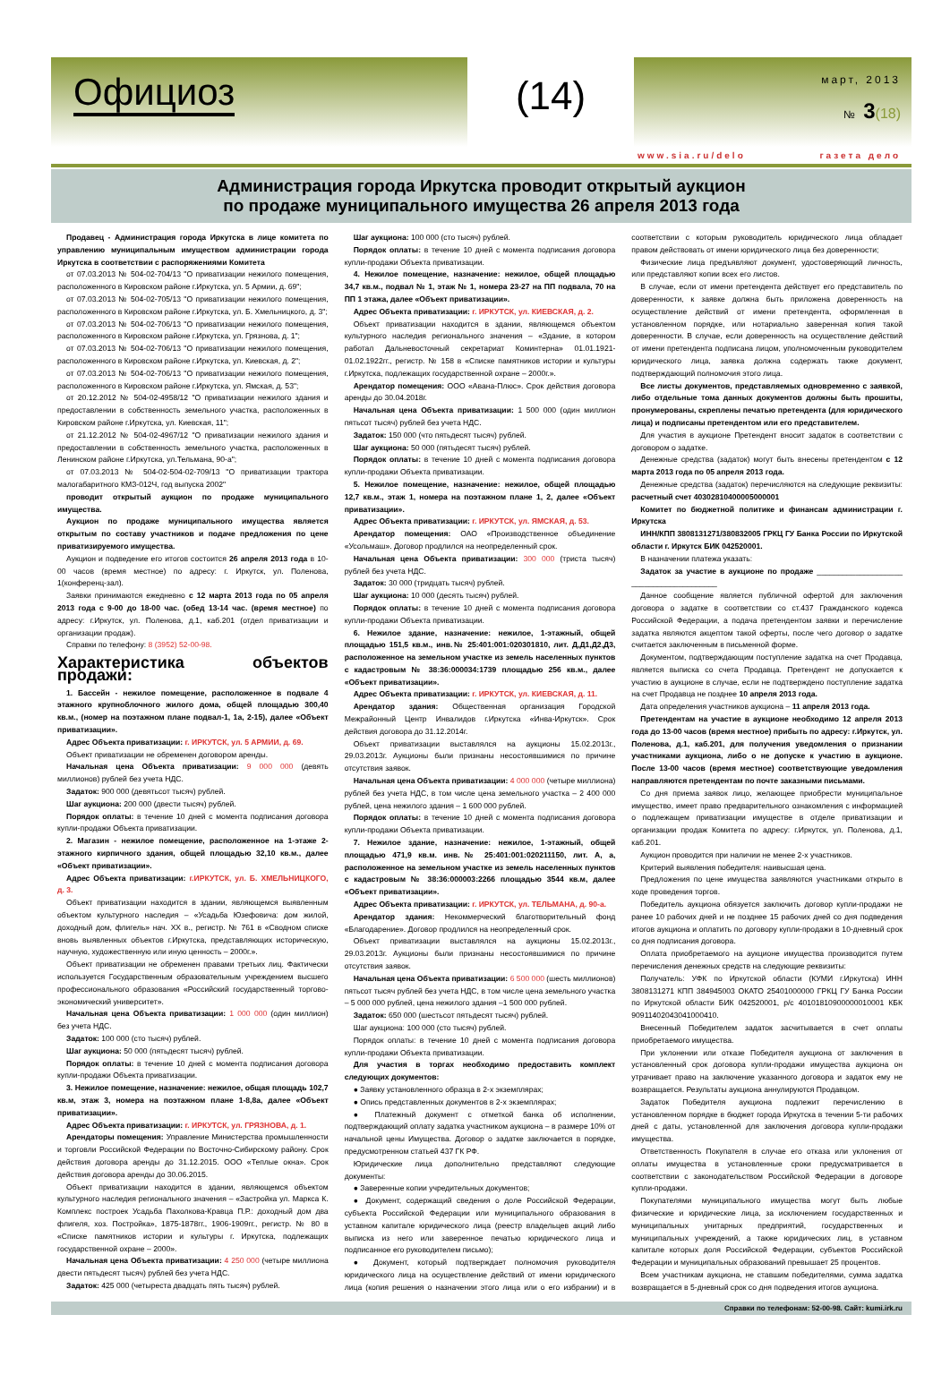Официоз
(14)
март, 2013
№ 3(18)
www.sia.ru/delo газета дело
Администрация города Иркутска проводит открытый аукцион
по продаже муниципального имущества 26 апреля 2013 года
Продавец - Администрация города Иркутска в лице комитета по управлению муниципальным имуществом администрации города Иркутска в соответствии с распоряжениями Комитета
от 07.03.2013 № 504-02-704/13 "О приватизации нежилого помещения, расположенного в Кировском районе г.Иркутска, ул. 5 Армии, д. 69";
от 07.03.2013 № 504-02-705/13 "О приватизации нежилого помещения, расположенного в Кировском районе г.Иркутска, ул. Б. Хмельницкого, д. 3";
от 07.03.2013 № 504-02-706/13 "О приватизации нежилого помещения, расположенного в Кировском районе г.Иркутска, ул. Грязнова, д. 1";
от 07.03.2013 № 504-02-706/13 "О приватизации нежилого помещения, расположенного в Кировском районе г.Иркутска, ул. Киевская, д. 2";
от 07.03.2013 № 504-02-706/13 "О приватизации нежилого помещения, расположенного в Кировском районе г.Иркутска, ул. Ямская, д. 53";
от 20.12.2012 № 504-02-4958/12 "О приватизации нежилого здания и предоставлении в собственность земельного участка, расположенных в Кировском районе г.Иркутска, ул. Киевская, 11";
от 21.12.2012 № 504-02-4967/12 "О приватизации нежилого здания и предоставлении в собственность земельного участка, расположенных в Ленинском районе г.Иркутска, ул.Тельмана, 90-а";
от 07.03.2013 № 504-02-504-02-709/13 "О приватизации трактора малогабаритного КМЗ-012Ч, год выпуска 2002"
проводит открытый аукцион по продаже муниципального имущества.
Аукцион по продаже муниципального имущества является открытым по составу участников и подаче предложения по цене приватизируемого имущества.
Аукцион и подведение его итогов состоится 26 апреля 2013 года в 10-00 часов (время местное) по адресу: г. Иркутск, ул. Поленова, 1(конференц-зал).
Заявки принимаются ежедневно с 12 марта 2013 года по 05 апреля 2013 года с 9-00 до 18-00 час. (обед 13-14 час. (время местное) по адресу: г.Иркутск, ул. Поленова, д.1, каб.201 (отдел приватизации и организации продаж).
Справки по телефону: 8 (3952) 52-00-98.
Характеристика объектов продажи:
1. Бассейн - нежилое помещение, расположенное в подвале 4 этажного крупноблочного жилого дома, общей площадью 300,40 кв.м., (номер на поэтажном плане подвал-1, 1а, 2-15), далее «Объект приватизации».
Адрес Объекта приватизации: г. ИРКУТСК, ул. 5 АРМИИ, д. 69.
Объект приватизации не обременен договором аренды.
Начальная цена Объекта приватизации: 9 000 000 (девять миллионов) рублей без учета НДС.
Задаток: 900 000 (девятьсот тысяч) рублей.
Шаг аукциона: 200 000 (двести тысяч) рублей.
Порядок оплаты: в течение 10 дней с момента подписания договора купли-продажи Объекта приватизации.
2. Магазин - нежилое помещение, расположенное на 1-этаже 2-этажного кирпичного здания, общей площадью 32,10 кв.м., далее «Объект приватизации».
Адрес Объекта приватизации: г.ИРКУТСК, ул. Б. ХМЕЛЬНИЦКОГО, д. 3.
Объект приватизации находится в здании, являющемся выявленным объектом культурного наследия – «Усадьба Юзефовича: дом жилой, доходный дом, флигель» нач. XX в., регистр. № 761 в «Сводном списке вновь выявленных объектов г.Иркутска, представляющих историческую, научную, художественную или иную ценность – 2000г.».
Объект приватизации не обременен правами третьих лиц. Фактически используется Государственным образовательным учреждением высшего профессионального образования «Российский государственный торгово-экономический университет».
Начальная цена Объекта приватизации: 1 000 000 (один миллион) без учета НДС.
Задаток: 100 000 (сто тысяч) рублей.
Шаг аукциона: 50 000 (пятьдесят тысяч) рублей.
Порядок оплаты: в течение 10 дней с момента подписания договора купли-продажи Объекта приватизации.
3. Нежилое помещение, назначение: нежилое, общая площадь 102,7 кв.м, этаж 3, номера на поэтажном плане 1-8,8а, далее «Объект приватизации».
Адрес Объекта приватизации: г. ИРКУТСК, ул. ГРЯЗНОВА, д. 1.
Арендаторы помещения: Управление Министерства промышленности и торговли Российской Федерации по Восточно-Сибирскому району. Срок действия договора аренды до 31.12.2015. ООО «Теплые окна». Срок действия договора аренды до 30.06.2015.
Объект приватизации находится в здании, являющемся объектом культурного наследия регионального значения – «Застройка ул. Маркса К. Комплекс построек Усадьба Пахолкова-Кравца П.Р.: доходный дом два флигеля, хоз. Постройка», 1875-1878гг., 1906-1909гг., регистр. № 80 в «Списке памятников истории и культуры г. Иркутска, подлежащих государственной охране – 2000».
Начальная цена Объекта приватизации: 4 250 000 (четыре миллиона двести пятьдесят тысяч) рублей без учета НДС.
Задаток: 425 000 (четыреста двадцать пять тысяч) рублей.
Шаг аукциона: 100 000 (сто тысяч) рублей.
Порядок оплаты: в течение 10 дней с момента подписания договора купли-продажи Объекта приватизации.
4. Нежилое помещение, назначение: нежилое, общей площадью 34,7 кв.м., подвал № 1, этаж № 1, номера 23-27 на ПП подвала, 70 на ПП 1 этажа, далее «Объект приватизации».
Адрес Объекта приватизации: г. ИРКУТСК, ул. КИЕВСКАЯ, д. 2.
Объект приватизации находится в здании, являющемся объектом культурного наследия регионального значения – «Здание, в котором работал Дальневосточный секретариат Коминтерна» 01.01.1921-01.02.1922гг., регистр. № 158 в «Списке памятников истории и культуры г.Иркутска, подлежащих государственной охране – 2000г.».
Арендатор помещения: ООО «Авана-Плюс». Срок действия договора аренды до 30.04.2018г.
Начальная цена Объекта приватизации: 1 500 000 (один миллион пятьсот тысяч) рублей без учета НДС.
Задаток: 150 000 (что пятьдесят тысяч) рублей.
Шаг аукциона: 50 000 (пятьдесят тысяч) рублей.
Порядок оплаты: в течение 10 дней с момента подписания договора купли-продажи Объекта приватизации.
5. Нежилое помещение, назначение: нежилое, общей площадью 12,7 кв.м., этаж 1, номера на поэтажном плане 1, 2, далее «Объект приватизации».
Адрес Объекта приватизации: г. ИРКУТСК, ул. ЯМСКАЯ, д. 53.
Арендатор помещения: ОАО «Производственное объединение «Усольмаш». Договор продлился на неопределенный срок.
Начальная цена Объекта приватизации: 300 000 (триста тысяч) рублей без учета НДС.
Задаток: 30 000 (тридцать тысяч) рублей.
Шаг аукциона: 10 000 (десять тысяч) рублей.
Порядок оплаты: в течение 10 дней с момента подписания договора купли-продажи Объекта приватизации.
6. Нежилое здание, назначение: нежилое, 1-этажный, общей площадью 151,5 кв.м., инв.№ 25:401:001:020301810, лит. Д,Д1,Д2,Д3, расположенное на земельном участке из земель населенных пунктов с кадастровым № 38:36:000034:1739 площадью 256 кв.м., далее «Объект приватизации».
Адрес Объекта приватизации: г. ИРКУТСК, ул. КИЕВСКАЯ, д. 11.
Арендатор здания: Общественная организация Городской Межрайонный Центр Инвалидов г.Иркутска «Инва-Иркутск». Срок действия договора до 31.12.2014г.
Объект приватизации выставлялся на аукционы 15.02.2013г., 29.03.2013г. Аукционы были признаны несостоявшимися по причине отсутствия заявок.
Начальная цена Объекта приватизации: 4 000 000 (четыре миллиона) рублей без учета НДС, в том числе цена земельного участка – 2 400 000 рублей, цена нежилого здания – 1 600 000 рублей.
Порядок оплаты: в течение 10 дней с момента подписания договора купли-продажи Объекта приватизации.
7. Нежилое здание, назначение: нежилое, 1-этажный, общей площадью 471,9 кв.м. инв.№ 25:401:001:020211150, лит. А, а, расположенное на земельном участке из земель населенных пунктов с кадастровым № 38:36:000003:2266 площадью 3544 кв.м, далее «Объект приватизации».
Адрес Объекта приватизации: г. ИРКУТСК, ул. ТЕЛЬМАНА, д. 90-а.
Арендатор здания: Некоммерческий благотворительный фонд «Благодарение». Договор продлился на неопределенный срок.
Объект приватизации выставлялся на аукционы 15.02.2013г., 29.03.2013г. Аукционы были признаны несостоявшимися по причине отсутствия заявок.
Начальная цена Объекта приватизации: 6 500 000 (шесть миллионов) пятьсот тысяч рублей без учета НДС, в том числе цена земельного участка – 5 000 000 рублей, цена нежилого здания –1 500 000 рублей.
Задаток: 650 000 (шестьсот пятьдесят тысяч) рублей.
Шаг аукциона: 100 000 (сто тысяч) рублей.
Порядок оплаты: в течение 10 дней с момента подписания договора купли-продажи Объекта приватизации.
Для участия в торгах необходимо предоставить комплект следующих документов:
● Заявку установленного образца в 2-х экземплярах;
● Опись представленных документов в 2-х экземплярах;
● Платежный документ с отметкой банка об исполнении, подтверждающий оплату задатка участником аукциона – в размере 10% от начальной цены Имущества. Договор о задатке заключается в порядке, предусмотренном статьей 437 ГК РФ.
Юридические лица дополнительно представляют следующие документы:
● Заверенные копии учредительных документов;
● Документ, содержащий сведения о доле Российской Федерации, субъекта Российской Федерации или муниципального образования в уставном капитале юридического лица (реестр владельцев акций либо выписка из него или заверенное печатью юридического лица и подписанное его руководителем письмо);
● Документ, который подтверждает полномочия руководителя юридического лица на осуществление действий от имени юридического лица (копия решения о назначении этого лица или о его избрании) и в соответствии с которым руководитель юридического лица обладает правом действовать от имени юридического лица без доверенности;
Физические лица предъявляют документ, удостоверяющий личность, или представляют копии всех его листов.
В случае, если от имени претендента действует его представитель по доверенности, к заявке должна быть приложена доверенность на осуществление действий от имени претендента, оформленная в установленном порядке, или нотариально заверенная копия такой доверенности. В случае, если доверенность на осуществление действий от имени претендента подписана лицом, уполномоченным руководителем юридического лица, заявка должна содержать также документ, подтверждающий полномочия этого лица.
Все листы документов, представляемых одновременно с заявкой, либо отдельные тома данных документов должны быть прошиты, пронумерованы, скреплены печатью претендента (для юридического лица) и подписаны претендентом или его представителем.
Для участия в аукционе Претендент вносит задаток в соответствии с договором о задатке.
Денежные средства (задаток) могут быть внесены претендентом с 12 марта 2013 года по 05 апреля 2013 года.
Денежные средства (задаток) перечисляются на следующие реквизиты: расчетный счет 40302810400005000001
Комитет по бюджетной политике и финансам администрации г. Иркутска
ИНН/КПП 3808131271/380832005 ГРКЦ ГУ Банка России по Иркутской области г. Иркутск БИК 042520001.
В назначении платежа указать:
Задаток за участие в аукционе по продаже ____________________ ____________________
Данное сообщение является публичной офертой для заключения договора о задатке в соответствии со ст.437 Гражданского кодекса Российской Федерации, а подача претендентом заявки и перечисление задатка являются акцептом такой оферты, после чего договор о задатке считается заключенным в письменной форме.
Документом, подтверждающим поступление задатка на счет Продавца, является выписка со счета Продавца. Претендент не допускается к участию в аукционе в случае, если не подтверждено поступление задатка на счет Продавца не позднее 10 апреля 2013 года.
Дата определения участников аукциона – 11 апреля 2013 года.
Претендентам на участие в аукционе необходимо 12 апреля 2013 года до 13-00 часов (время местное) прибыть по адресу: г.Иркутск, ул. Поленова, д.1, каб.201, для получения уведомления о признании участниками аукциона, либо о не допуске к участию в аукционе. После 13-00 часов (время местное) соответствующие уведомления направляются претендентам по почте заказными письмами.
Со дня приема заявок лицо, желающее приобрести муниципальное имущество, имеет право предварительного ознакомления с информацией о подлежащем приватизации имуществе в отделе приватизации и организации продаж Комитета по адресу: г.Иркутск, ул. Поленова, д.1, каб.201.
Аукцион проводится при наличии не менее 2-х участников.
Критерий выявления победителя: наивысшая цена.
Предложения по цене имущества заявляются участниками открыто в ходе проведения торгов.
Победитель аукциона обязуется заключить договор купли-продажи не ранее 10 рабочих дней и не позднее 15 рабочих дней со дня подведения итогов аукциона и оплатить по договору купли-продажи в 10-дневный срок со дня подписания договора.
Оплата приобретаемого на аукционе имущества производится путем перечисления денежных средств на следующие реквизиты:
Получатель: УФК по Иркутской области (КУМИ г.Иркутска) ИНН 3808131271 КПП 384945003 ОКАТО 25401000000 ГРКЦ ГУ Банка России по Иркутской области БИК 042520001, р/с 40101810900000010001 КБК 90911402043041000410.
Внесенный Победителем задаток засчитывается в счет оплаты приобретаемого имущества.
При уклонении или отказе Победителя аукциона от заключения в установленный срок договора купли-продажи имущества аукциона он утрачивает право на заключение указанного договора и задаток ему не возвращается. Результаты аукциона аннулируются Продавцом.
Задаток Победителя аукциона подлежит перечислению в установленном порядке в бюджет города Иркутска в течении 5-ти рабочих дней с даты, установленной для заключения договора купли-продажи имущества.
Ответственность Покупателя в случае его отказа или уклонения от оплаты имущества в установленные сроки предусматривается в соответствии с законодательством Российской Федерации в договоре купли-продажи.
Покупателями муниципального имущества могут быть любые физические и юридические лица, за исключением государственных и муниципальных унитарных предприятий, государственных и муниципальных учреждений, а также юридических лиц, в уставном капитале которых доля Российской Федерации, субъектов Российской Федерации и муниципальных образований превышает 25 процентов.
Всем участникам аукциона, не ставшим победителями, сумма задатка возвращается в 5-дневный срок со дня подведения итогов аукциона.
Справки по телефонам: 52-00-98. Сайт: kumi.irk.ru